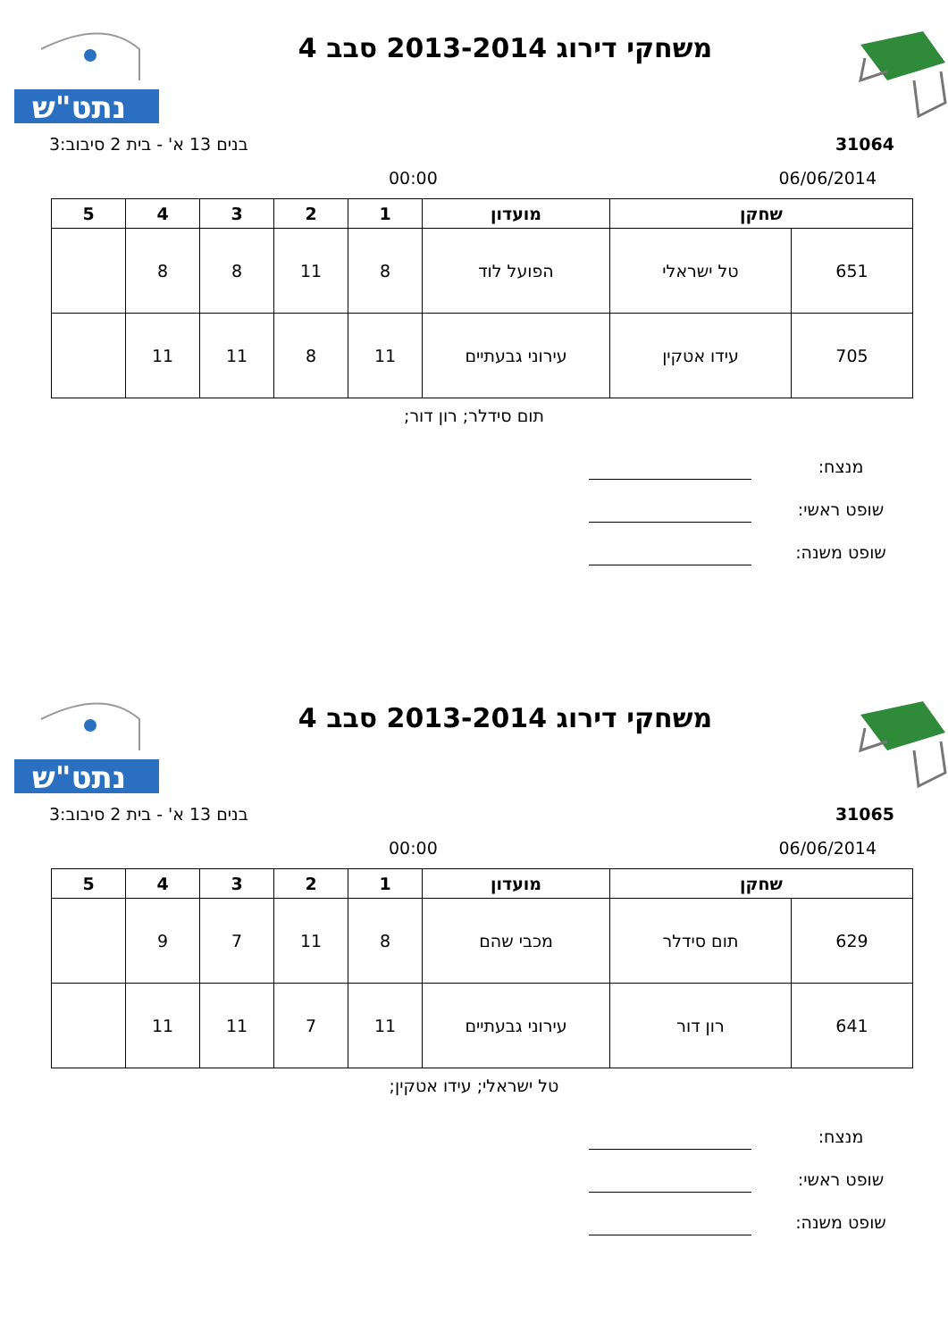נתט"ש
משחקי דירוג 2013-2014 סבב 4
31064 בנים 13 א' - בית 2 סיבוב:3
06/06/2014 00:00
| שחקן | | מועדון | 1 | 2 | 3 | 4 | 5 |
| --- | --- | --- | --- | --- | --- | --- | --- |
| 651 | טל ישראלי | הפועל לוד | 8 | 11 | 8 | 8 | |
| 705 | עידו אטקין | עירוני גבעתיים | 11 | 8 | 11 | 11 | |
תום סידלר; רון דור;
מנצח:
שופט ראשי:
שופט משנה:
נתט"ש
משחקי דירוג 2013-2014 סבב 4
31065 בנים 13 א' - בית 2 סיבוב:3
06/06/2014 00:00
| שחקן | | מועדון | 1 | 2 | 3 | 4 | 5 |
| --- | --- | --- | --- | --- | --- | --- | --- |
| 629 | תום סידלר | מכבי שהם | 8 | 11 | 7 | 9 | |
| 641 | רון דור | עירוני גבעתיים | 11 | 7 | 11 | 11 | |
טל ישראלי; עידו אטקין;
מנצח:
שופט ראשי:
שופט משנה: